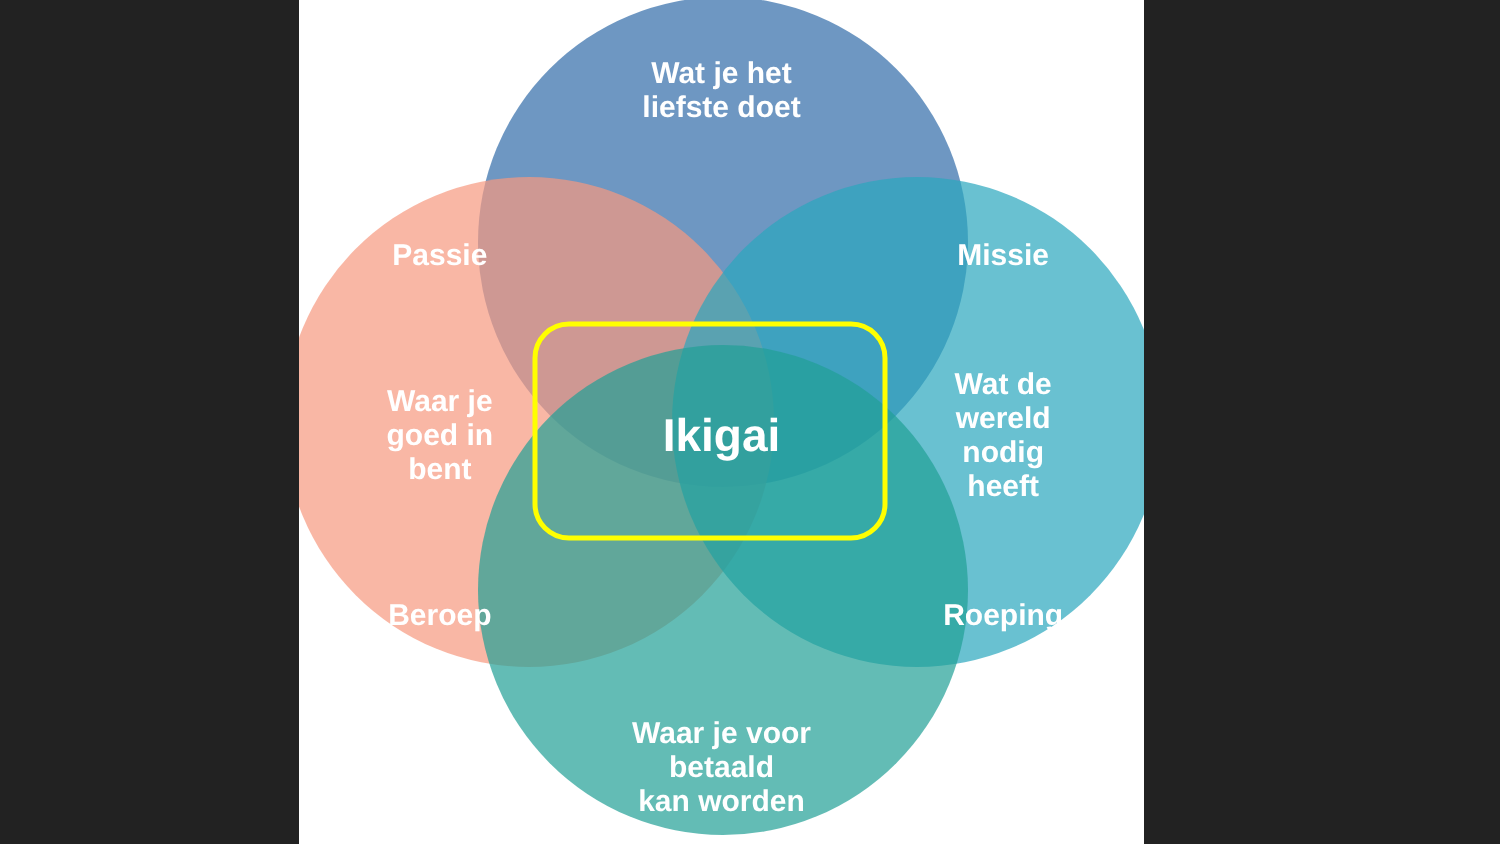Wat je het
liefste doet
Passie
Missie
Waar je
goed in
bent
Ikigai
Wat de
wereld
nodig
heeft
Beroep
Roeping
Waar je voor betaald
kan worden